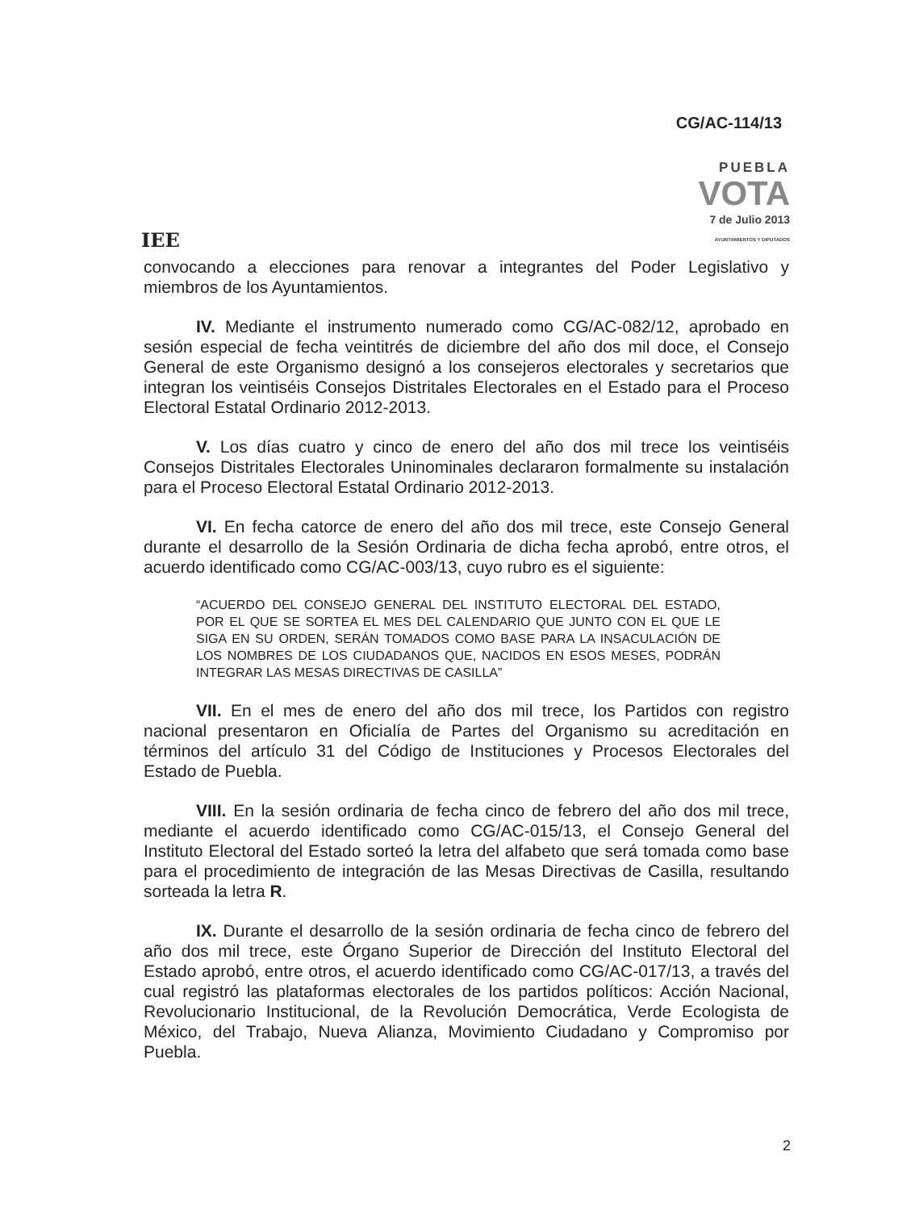CG/AC-114/13
IEE
PUEBLA
VOTA
7 de Julio 2013
AYUNTAMIENTOS Y DIPUTADOS
convocando a elecciones para renovar a integrantes del Poder Legislativo y miembros de los Ayuntamientos.
IV. Mediante el instrumento numerado como CG/AC-082/12, aprobado en sesión especial de fecha veintitrés de diciembre del año dos mil doce, el Consejo General de este Organismo designó a los consejeros electorales y secretarios que integran los veintiséis Consejos Distritales Electorales en el Estado para el Proceso Electoral Estatal Ordinario 2012-2013.
V. Los días cuatro y cinco de enero del año dos mil trece los veintiséis Consejos Distritales Electorales Uninominales declararon formalmente su instalación para el Proceso Electoral Estatal Ordinario 2012-2013.
VI. En fecha catorce de enero del año dos mil trece, este Consejo General durante el desarrollo de la Sesión Ordinaria de dicha fecha aprobó, entre otros, el acuerdo identificado como CG/AC-003/13, cuyo rubro es el siguiente:
“ACUERDO DEL CONSEJO GENERAL DEL INSTITUTO ELECTORAL DEL ESTADO, POR EL QUE SE SORTEA EL MES DEL CALENDARIO QUE JUNTO CON EL QUE LE SIGA EN SU ORDEN, SERÁN TOMADOS COMO BASE PARA LA INSACULACIÓN DE LOS NOMBRES DE LOS CIUDADANOS QUE, NACIDOS EN ESOS MESES, PODRÁN INTEGRAR LAS MESAS DIRECTIVAS DE CASILLA”
VII. En el mes de enero del año dos mil trece, los Partidos con registro nacional presentaron en Oficialía de Partes del Organismo su acreditación en términos del artículo 31 del Código de Instituciones y Procesos Electorales del Estado de Puebla.
VIII. En la sesión ordinaria de fecha cinco de febrero del año dos mil trece, mediante el acuerdo identificado como CG/AC-015/13, el Consejo General del Instituto Electoral del Estado sorteó la letra del alfabeto que será tomada como base para el procedimiento de integración de las Mesas Directivas de Casilla, resultando sorteada la letra R.
IX. Durante el desarrollo de la sesión ordinaria de fecha cinco de febrero del año dos mil trece, este Órgano Superior de Dirección del Instituto Electoral del Estado aprobó, entre otros, el acuerdo identificado como CG/AC-017/13, a través del cual registró las plataformas electorales de los partidos políticos: Acción Nacional, Revolucionario Institucional, de la Revolución Democrática, Verde Ecologista de México, del Trabajo, Nueva Alianza, Movimiento Ciudadano y Compromiso por Puebla.
2